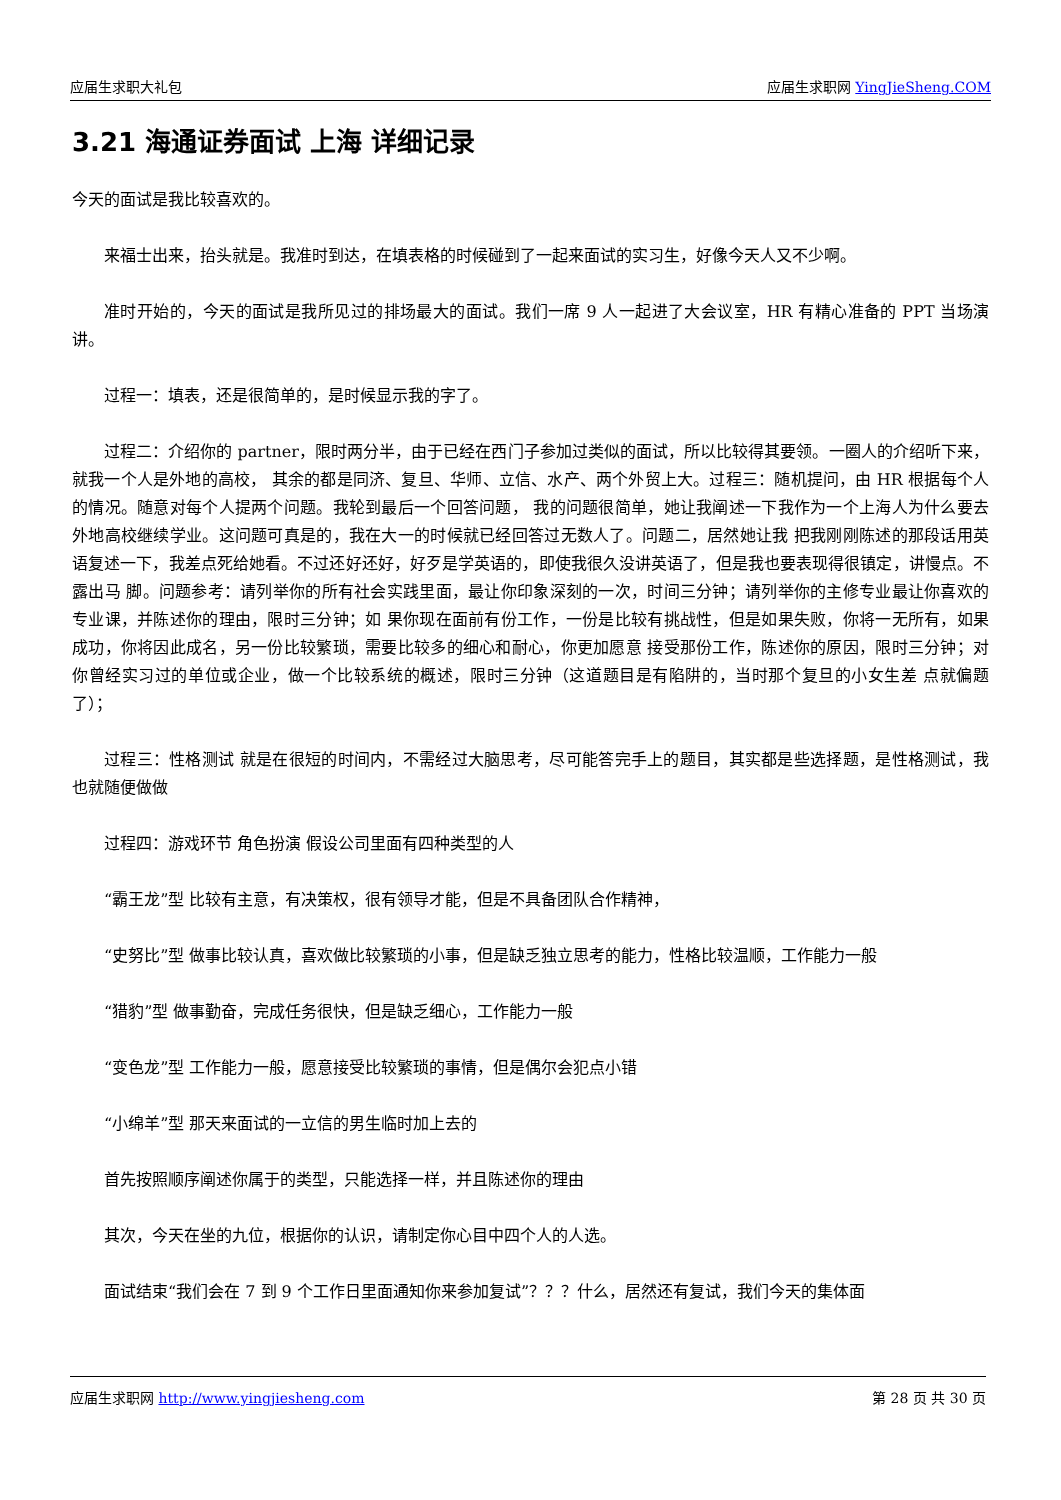应届生求职大礼包 应届生求职网 YingJieSheng.COM
3.21 海通证券面试 上海 详细记录
今天的面试是我比较喜欢的。
来福士出来，抬头就是。我准时到达，在填表格的时候碰到了一起来面试的实习生，好像今天人又不少啊。
准时开始的，今天的面试是我所见过的排场最大的面试。我们一席 9 人一起进了大会议室，HR 有精心准备的 PPT 当场演讲。
过程一：填表，还是很简单的，是时候显示我的字了。
过程二：介绍你的 partner，限时两分半，由于已经在西门子参加过类似的面试，所以比较得其要领。一圈人的介绍听下来，就我一个人是外地的高校， 其余的都是同济、复旦、华师、立信、水产、两个外贸上大。过程三：随机提问，由 HR 根据每个人的情况。随意对每个人提两个问题。我轮到最后一个回答问题， 我的问题很简单，她让我阐述一下我作为一个上海人为什么要去外地高校继续学业。这问题可真是的，我在大一的时候就已经回答过无数人了。问题二，居然她让我 把我刚刚陈述的那段话用英语复述一下，我差点死给她看。不过还好还好，好歹是学英语的，即使我很久没讲英语了，但是我也要表现得很镇定，讲慢点。不露出马 脚。问题参考：请列举你的所有社会实践里面，最让你印象深刻的一次，时间三分钟；请列举你的主修专业最让你喜欢的专业课，并陈述你的理由，限时三分钟；如 果你现在面前有份工作，一份是比较有挑战性，但是如果失败，你将一无所有，如果成功，你将因此成名，另一份比较繁琐，需要比较多的细心和耐心，你更加愿意 接受那份工作，陈述你的原因，限时三分钟；对你曾经实习过的单位或企业，做一个比较系统的概述，限时三分钟（这道题目是有陷阱的，当时那个复旦的小女生差 点就偏题了）；
过程三：性格测试 就是在很短的时间内，不需经过大脑思考，尽可能答完手上的题目，其实都是些选择题，是性格测试，我也就随便做做
过程四：游戏环节 角色扮演 假设公司里面有四种类型的人
“霸王龙”型 比较有主意，有决策权，很有领导才能，但是不具备团队合作精神，
“史努比”型 做事比较认真，喜欢做比较繁琐的小事，但是缺乏独立思考的能力，性格比较温顺，工作能力一般
“猎豹”型 做事勤奋，完成任务很快，但是缺乏细心，工作能力一般
“变色龙”型 工作能力一般，愿意接受比较繁琐的事情，但是偶尔会犯点小错
“小绵羊”型 那天来面试的一立信的男生临时加上去的
首先按照顺序阐述你属于的类型，只能选择一样，并且陈述你的理由
其次，今天在坐的九位，根据你的认识，请制定你心目中四个人的人选。
面试结束“我们会在 7 到 9 个工作日里面通知你来参加复试”？？？什么，居然还有复试，我们今天的集体面
应届生求职网 http://www.yingjiesheng.com 第 28 页 共 30 页